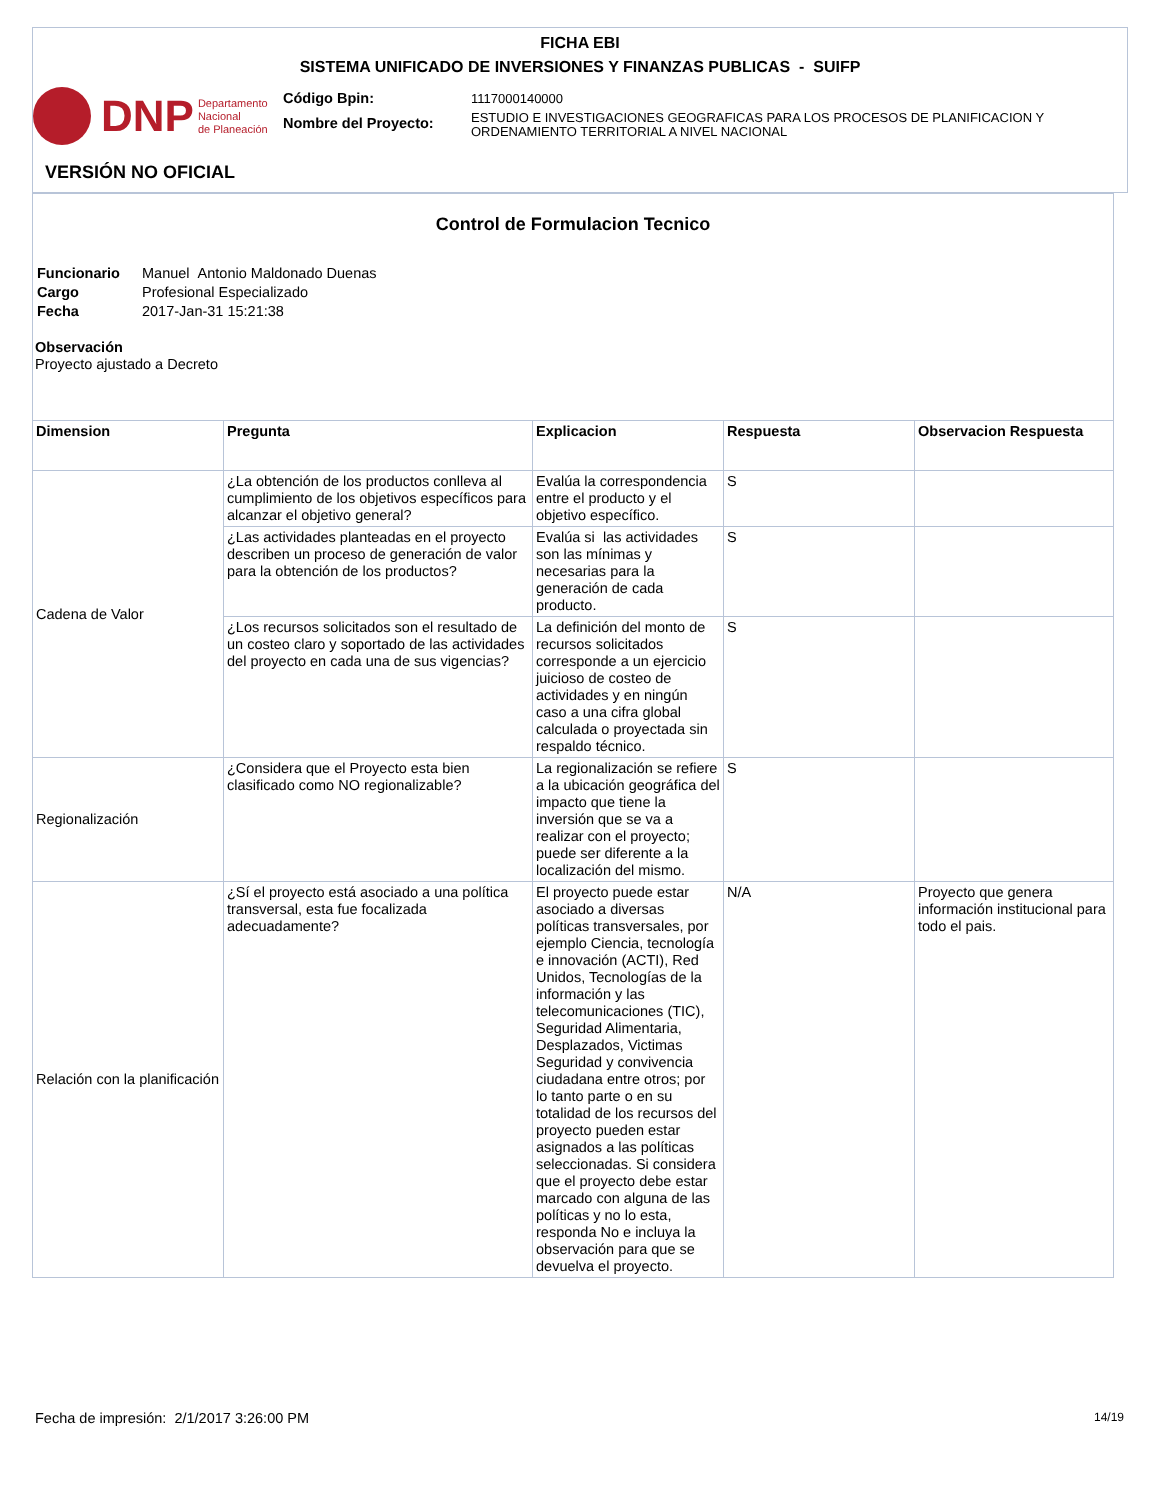FICHA EBI
SISTEMA UNIFICADO DE INVERSIONES Y FINANZAS PUBLICAS - SUIFP
DNP Departamento
Nacional
de Planeación
Código Bpin:
Nombre del Proyecto:
1117000140000
ESTUDIO E INVESTIGACIONES GEOGRAFICAS PARA LOS PROCESOS DE PLANIFICACION Y
ORDENAMIENTO TERRITORIAL A NIVEL NACIONAL
VERSIÓN NO OFICIAL
Control de Formulacion Tecnico
| Funcionario | Manuel Antonio Maldonado Duenas |
| Cargo | Profesional Especializado |
| Fecha | 2017-Jan-31 15:21:38 |
Observación
Proyecto ajustado a Decreto
| Dimension | Pregunta | Explicacion | Respuesta | Observacion Respuesta |
| --- | --- | --- | --- | --- |
| Cadena de Valor | ¿La obtención de los productos conlleva al cumplimiento de los objetivos específicos para alcanzar el objetivo general? | Evalúa la correspondencia entre el producto y el objetivo específico. | S | |
| | ¿Las actividades planteadas en el proyecto describen un proceso de generación de valor para la obtención de los productos? | Evalúa si las actividades son las mínimas y necesarias para la generación de cada producto. | S | |
| | ¿Los recursos solicitados son el resultado de un costeo claro y soportado de las actividades del proyecto en cada una de sus vigencias? | La definición del monto de recursos solicitados corresponde a un ejercicio juicioso de costeo de actividades y en ningún caso a una cifra global calculada o proyectada sin respaldo técnico. | S | |
| Regionalización | ¿Considera que el Proyecto esta bien clasificado como NO regionalizable? | La regionalización se refiere a la ubicación geográfica del impacto que tiene la inversión que se va a realizar con el proyecto; puede ser diferente a la localización del mismo. | S | |
| Relación con la planificación | ¿Sí el proyecto está asociado a una política transversal, esta fue focalizada adecuadamente? | El proyecto puede estar asociado a diversas políticas transversales, por ejemplo Ciencia, tecnología e innovación (ACTI), Red Unidos, Tecnologías de la información y las telecomunicaciones (TIC), Seguridad Alimentaria, Desplazados, Victimas Seguridad y convivencia ciudadana entre otros; por lo tanto parte o en su totalidad de los recursos del proyecto pueden estar asignados a las políticas seleccionadas. Si considera que el proyecto debe estar marcado con alguna de las políticas y no lo esta, responda No e incluya la observación para que se devuelva el proyecto. | N/A | Proyecto que genera información institucional para todo el pais. |
Fecha de impresión: 2/1/2017 3:26:00 PM 14/19